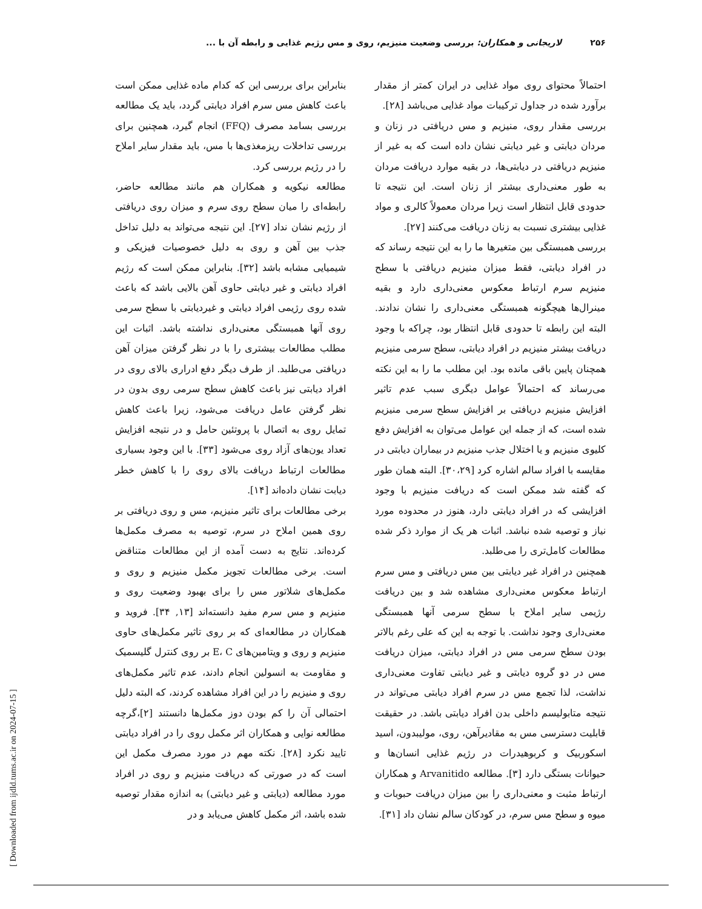۲۵۶ لاریجانی و همکاران: بررسی وضعیت منیزیم، روی و مس رژیم غذایی و رابطه آن با ...
احتمالاً محتوای روی مواد غذایی در ایران کمتر از مقدار برآورد شده در جداول ترکیبات مواد غذایی می‌باشد [۲۸].
بررسی مقدار روی، منیزیم و مس دریافتی در زنان و مردان دیابتی و غیر دیابتی نشان داده است که به غیر از منیزیم دریافتی در دیابتی‌ها، در بقیه موارد دریافت مردان به طور معنی‌داری بیشتر از زنان است. این نتیجه تا حدودی قابل انتظار است زیرا مردان معمولاً کالری و مواد غذایی بیشتری نسبت به زنان دریافت می‌کنند [۲۷].
بررسی همبستگی بین متغیرها ما را به این نتیجه رساند که در افراد دیابتی، فقط میزان منیزیم دریافتی با سطح منیزیم سرم ارتباط معکوس معنی‌داری دارد و بقیه مینرال‌ها هیچگونه همبستگی معنی‌داری را نشان ندادند. البته این رابطه تا حدودی قابل انتظار بود، چراکه با وجود دریافت بیشتر منیزیم در افراد دیابتی، سطح سرمی منیزیم همچنان پایین باقی مانده بود. این مطلب ما را به این نکته می‌رساند که احتمالاً عوامل دیگری سبب عدم تاثیر افزایش منیزیم دریافتی بر افزایش سطح سرمی منیزیم شده است، که از جمله این عوامل می‌توان به افزایش دفع کلیوی منیزیم و یا اختلال جذب منیزیم در بیماران دیابتی در مقایسه با افراد سالم اشاره کرد [۳۰،۲۹]. البته همان طور که گفته شد ممکن است که دریافت منیزیم با وجود افزایشی که در افراد دیابتی دارد، هنوز در محدوده مورد نیاز و توصیه شده نباشد. اثبات هر یک از موارد ذکر شده مطالعات کامل‌تری را می‌طلبد.
همچنین در افراد غیر دیابتی بین مس دریافتی و مس سرم ارتباط معکوس معنی‌داری مشاهده شد و بین دریافت رژیمی سایر املاح با سطح سرمی آنها همبستگی معنی‌داری وجود نداشت. با توجه به این که علی رغم بالاتر بودن سطح سرمی مس در افراد دیابتی، میزان دریافت مس در دو گروه دیابتی و غیر دیابتی تفاوت معنی‌داری نداشت، لذا تجمع مس در سرم افراد دیابتی می‌تواند در نتیجه متابولیسم داخلی بدن افراد دیابتی باشد. در حقیقت قابلیت دسترسی مس به مقادیرآهن، روی، مولیبدون، اسید اسکوربیک و کربوهیدرات در رژیم غذایی انسان‌ها و حیوانات بستگی دارد [۳]. مطالعه Arvanitido و همکاران ارتباط مثبت و معنی‌داری را بین میزان دریافت حبوبات و میوه و سطح مس سرم، در کودکان سالم نشان داد [۳۱].
بنابراین برای بررسی این که کدام ماده غذایی ممکن است باعث کاهش مس سرم افراد دیابتی گردد، باید یک مطالعه بررسی بسامد مصرف (FFQ) انجام گیرد، همچنین برای بررسی تداخلات ریزمغذی‌ها با مس، باید مقدار سایر املاح را در رژیم بررسی کرد.
مطالعه نیکویه و همکاران هم مانند مطالعه حاضر، رابطه‌ای را میان سطح روی سرم و میزان روی دریافتی از رژیم نشان نداد [۲۷]. این نتیجه می‌تواند به دلیل تداخل جذب بین آهن و روی به دلیل خصوصیات فیزیکی و شیمیایی مشابه باشد [۳۲]. بنابراین ممکن است که رژیم افراد دیابتی و غیر دیابتی حاوی آهن بالایی باشد که باعث شده روی رژیمی افراد دیابتی و غیردیابتی با سطح سرمی روی آنها همبستگی معنی‌داری نداشته باشد. اثبات این مطلب مطالعات بیشتری را با در نظر گرفتن میزان آهن دریافتی می‌طلبد. از طرف دیگر دفع ادراری بالای روی در افراد دیابتی نیز باعث کاهش سطح سرمی روی بدون در نظر گرفتن عامل دریافت می‌شود، زیرا باعث کاهش تمایل روی به اتصال با پروتئین حامل و در نتیجه افزایش تعداد یون‌های آزاد روی می‌شود [۳۳]. با این وجود بسیاری مطالعات ارتباط دریافت بالای روی را با کاهش خطر دیابت نشان داده‌اند [۱۴].
برخی مطالعات برای تاثیر منیزیم، مس و روی دریافتی بر روی همین املاح در سرم، توصیه به مصرف مکمل‌ها کرده‌اند. نتایج به دست آمده از این مطالعات متناقض است. برخی مطالعات تجویز مکمل منیزیم و روی و مکمل‌های شلاتور مس را برای بهبود وضعیت روی و منیزیم و مس سرم مفید دانسته‌اند [۱۳, ۳۴]. فروید و همکاران در مطالعه‌ای که بر روی تاثیر مکمل‌های حاوی منیزیم و روی و ویتامین‌های E، C بر روی کنترل گلیسمیک و مقاومت به انسولین انجام دادند، عدم تاثیر مکمل‌های روی و منیزیم را در این افراد مشاهده کردند، که البته دلیل احتمالی آن را کم بودن دوز مکمل‌ها دانستند [۲]،گرچه مطالعه نوایی و همکاران اثر مکمل روی را در افراد دیابتی تایید نکرد [۲۸]. نکته مهم در مورد مصرف مکمل این است که در صورتی که دریافت منیزیم و روی در افراد مورد مطالعه (دیابتی و غیر دیابتی) به اندازه مقدار توصیه شده باشد، اثر مکمل کاهش می‌یابد و در
[ Downloaded from ijdld.tums.ac.ir on 2024-07-15 ]